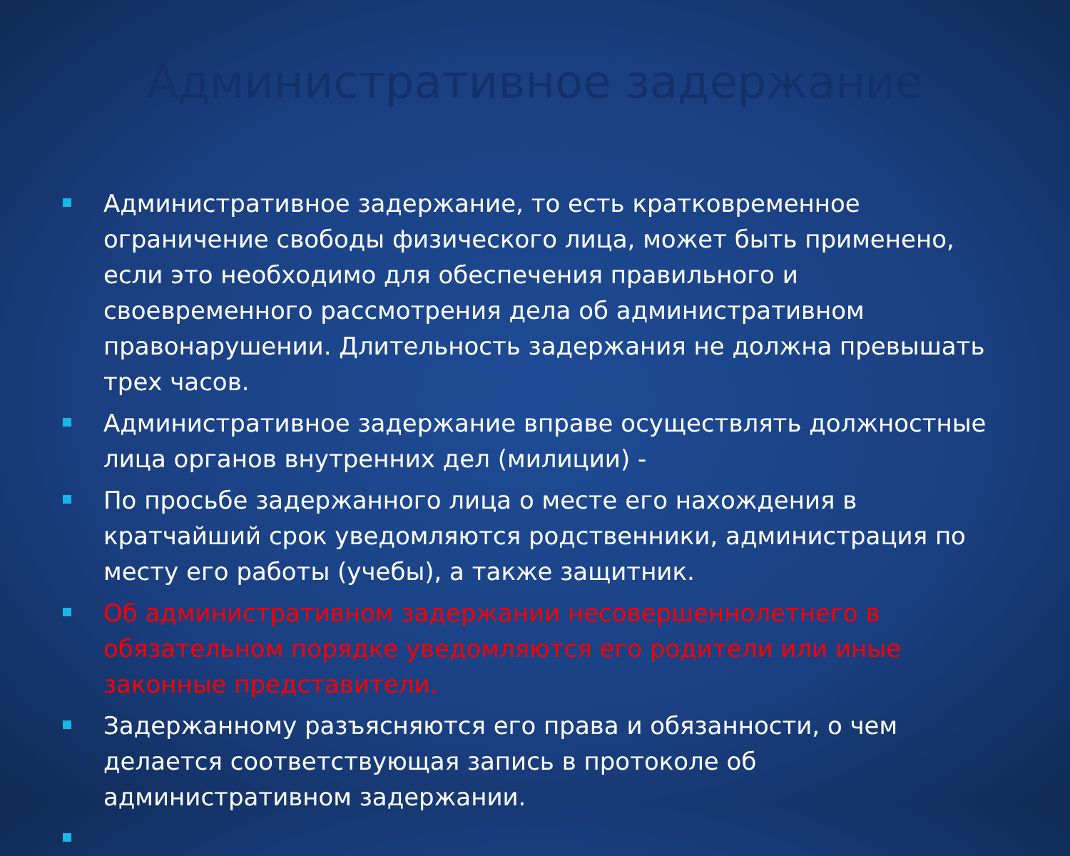Административное задержание
Административное задержание, то есть кратковременное ограничение свободы физического лица, может быть применено, если это необходимо для обеспечения правильного и своевременного рассмотрения дела об административном правонарушении. Длительность задержания не должна превышать трех часов.
Административное задержание вправе осуществлять должностные лица органов внутренних дел (милиции) -
По просьбе задержанного лица о месте его нахождения в кратчайший срок уведомляются родственники, администрация по месту его работы (учебы), а также защитник.
Об административном задержании несовершеннолетнего в обязательном порядке уведомляются его родители или иные законные представители.
Задержанному разъясняются его права и обязанности, о чем делается соответствующая запись в протоколе об административном задержании.